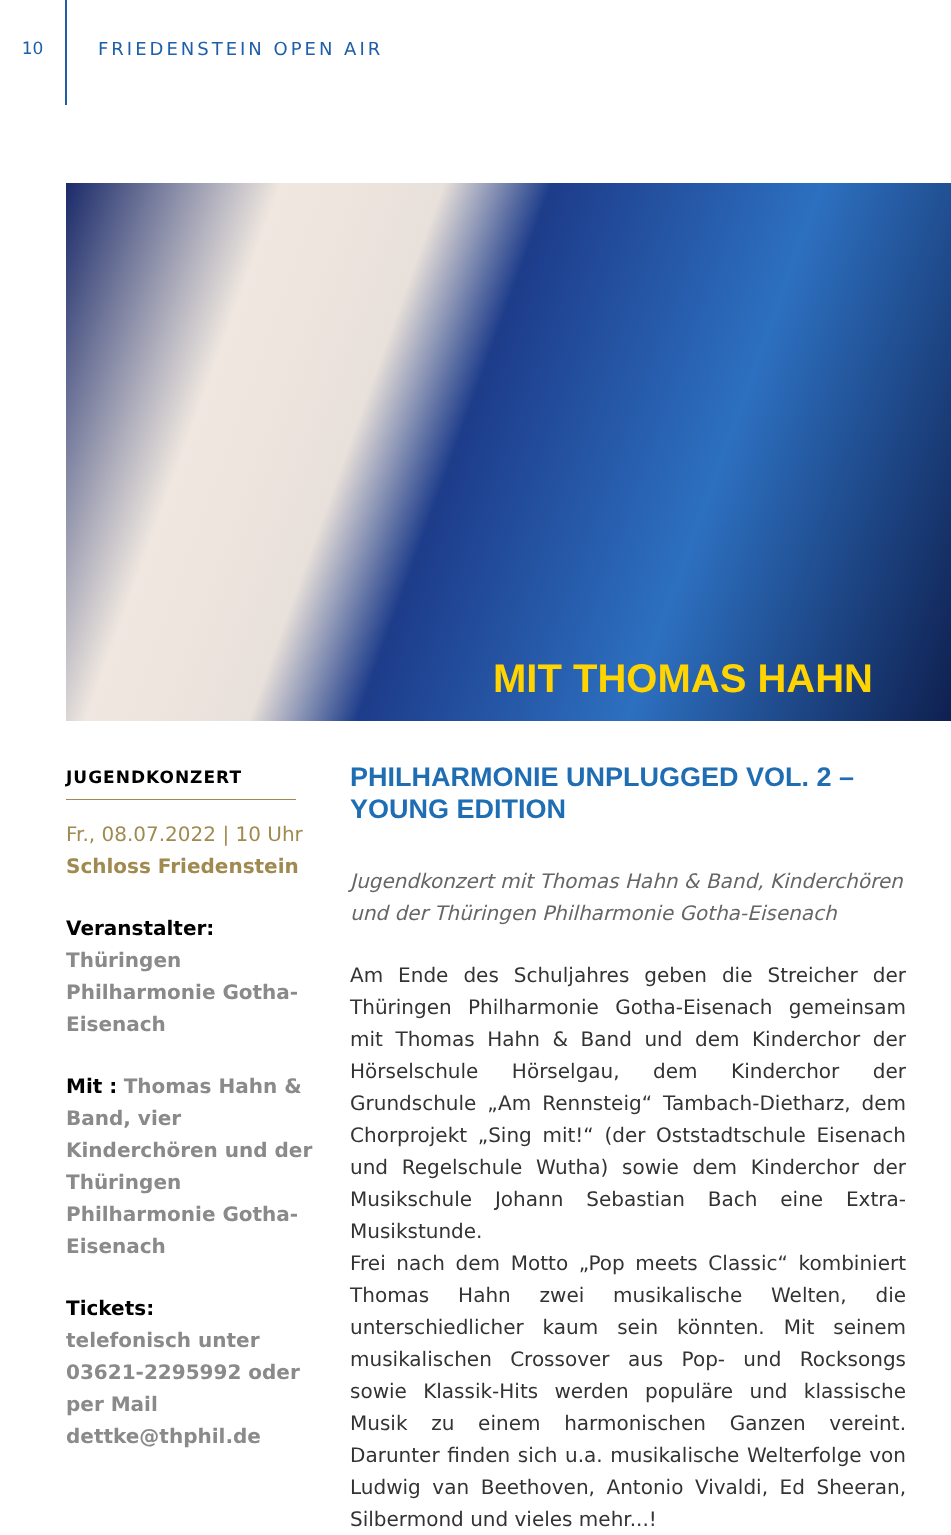10 FRIEDENSTEIN OPEN AIR
MIT THOMAS HAHN
JUGENDKONZERT
Fr., 08.07.2022 | 10 Uhr
Schloss Friedenstein
Veranstalter:
Thüringen Philharmonie Gotha-Eisenach
Mit : Thomas Hahn & Band, vier Kinderchören und der Thüringen Philharmonie Gotha-Eisenach
Tickets:
telefonisch unter 03621-2295992 oder per Mail dettke@thphil.de
PHILHARMONIE UNPLUGGED VOL. 2 –
YOUNG EDITION
Jugendkonzert mit Thomas Hahn & Band, Kinderchören und der Thüringen Philharmonie Gotha-Eisenach
Am Ende des Schuljahres geben die Streicher der Thüringen Philharmonie Gotha-Eisenach gemeinsam mit Thomas Hahn & Band und dem Kinderchor der Hörselschule Hörselgau, dem Kinderchor der Grundschule „Am Rennsteig“ Tambach-Dietharz, dem Chorprojekt „Sing mit!“ (der Oststadtschule Eisenach und Regelschule Wutha) sowie dem Kinderchor der Musikschule Johann Sebastian Bach eine Extra-Musikstunde.
Frei nach dem Motto „Pop meets Classic“ kombiniert Thomas Hahn zwei musikalische Welten, die unterschiedlicher kaum sein könnten. Mit seinem musikalischen Crossover aus Pop- und Rocksongs sowie Klassik-Hits werden populäre und klassische Musik zu einem harmonischen Ganzen vereint. Darunter finden sich u.a. musikalische Welterfolge von Ludwig van Beethoven, Antonio Vivaldi, Ed Sheeran, Silbermond und vieles mehr...!